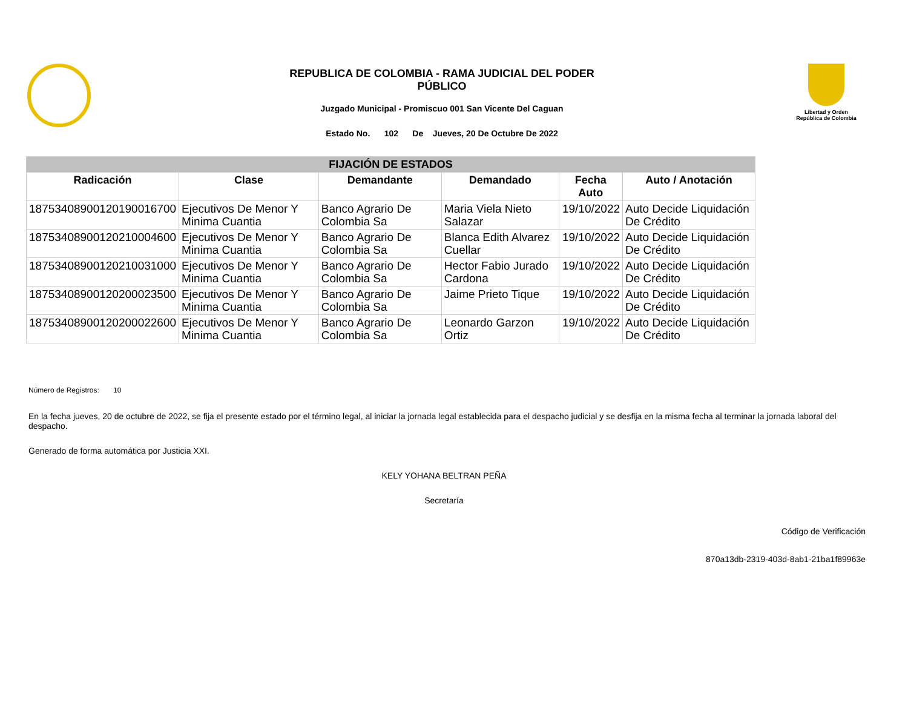REPUBLICA DE COLOMBIA - RAMA JUDICIAL DEL PODER
PÚBLICO
Juzgado Municipal - Promiscuo 001 San Vicente Del Caguan
Estado No. 102 De Jueves, 20 De Octubre De 2022
Libertad y Orden
República de Colombia
| FIJACIÓN DE ESTADOS | | | | | |
| --- | --- | --- | --- | --- | --- |
| Radicación | Clase | Demandante | Demandado | Fecha Auto | Auto / Anotación |
| 18753408900120190016700 | Ejecutivos De Menor Y Minima Cuantia | Banco Agrario De Colombia Sa | Maria Viela Nieto Salazar | 19/10/2022 | Auto Decide Liquidación De Crédito |
| 18753408900120210004600 | Ejecutivos De Menor Y Minima Cuantia | Banco Agrario De Colombia Sa | Blanca Edith Alvarez Cuellar | 19/10/2022 | Auto Decide Liquidación De Crédito |
| 18753408900120210031000 | Ejecutivos De Menor Y Minima Cuantia | Banco Agrario De Colombia Sa | Hector Fabio Jurado Cardona | 19/10/2022 | Auto Decide Liquidación De Crédito |
| 18753408900120200023500 | Ejecutivos De Menor Y Minima Cuantia | Banco Agrario De Colombia Sa | Jaime Prieto Tique | 19/10/2022 | Auto Decide Liquidación De Crédito |
| 18753408900120200022600 | Ejecutivos De Menor Y Minima Cuantia | Banco Agrario De Colombia Sa | Leonardo Garzon Ortiz | 19/10/2022 | Auto Decide Liquidación De Crédito |
Número de Registros: 10
En la fecha jueves, 20 de octubre de 2022, se fija el presente estado por el término legal, al iniciar la jornada legal establecida para el despacho judicial y se desfija en la misma fecha al terminar la jornada laboral del despacho.
Generado de forma automática por Justicia XXI.
KELY YOHANA BELTRAN PEÑA
Secretaría
Código de Verificación
870a13db-2319-403d-8ab1-21ba1f89963e